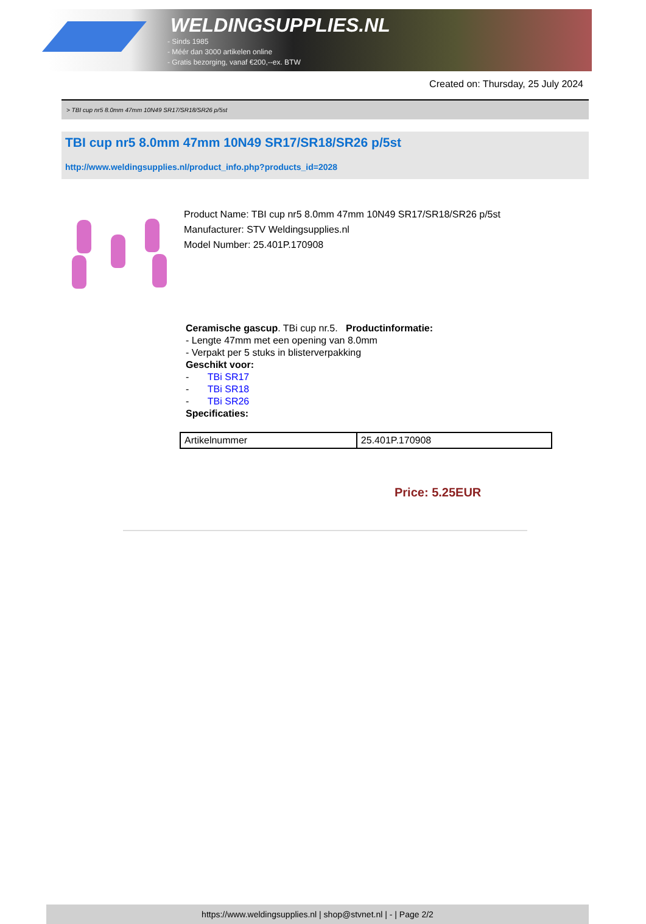WELDINGSUPPLIES.NL
- Sinds 1985
- Méér dan 3000 artikelen online
- Gratis bezorging, vanaf €200,--ex. BTW
Created on: Thursday, 25 July 2024
> TBI cup nr5 8.0mm 47mm 10N49 SR17/SR18/SR26 p/5st
TBI cup nr5 8.0mm 47mm 10N49 SR17/SR18/SR26 p/5st
http://www.weldingsupplies.nl/product_info.php?products_id=2028
Product Name: TBI cup nr5 8.0mm 47mm 10N49 SR17/SR18/SR26 p/5st
Manufacturer: STV Weldingsupplies.nl
Model Number: 25.401P.170908
Ceramische gascup. TBi cup nr.5. Productinformatie:
- Lengte 47mm met een opening van 8.0mm
- Verpakt per 5 stuks in blisterverpakking
Geschikt voor:
- TBi SR17
- TBi SR18
- TBi SR26
Specificaties:
| Artikelnummer | 25.401P.170908 |
Price: 5.25EUR
https://www.weldingsupplies.nl | shop@stvnet.nl | - | Page 2/2